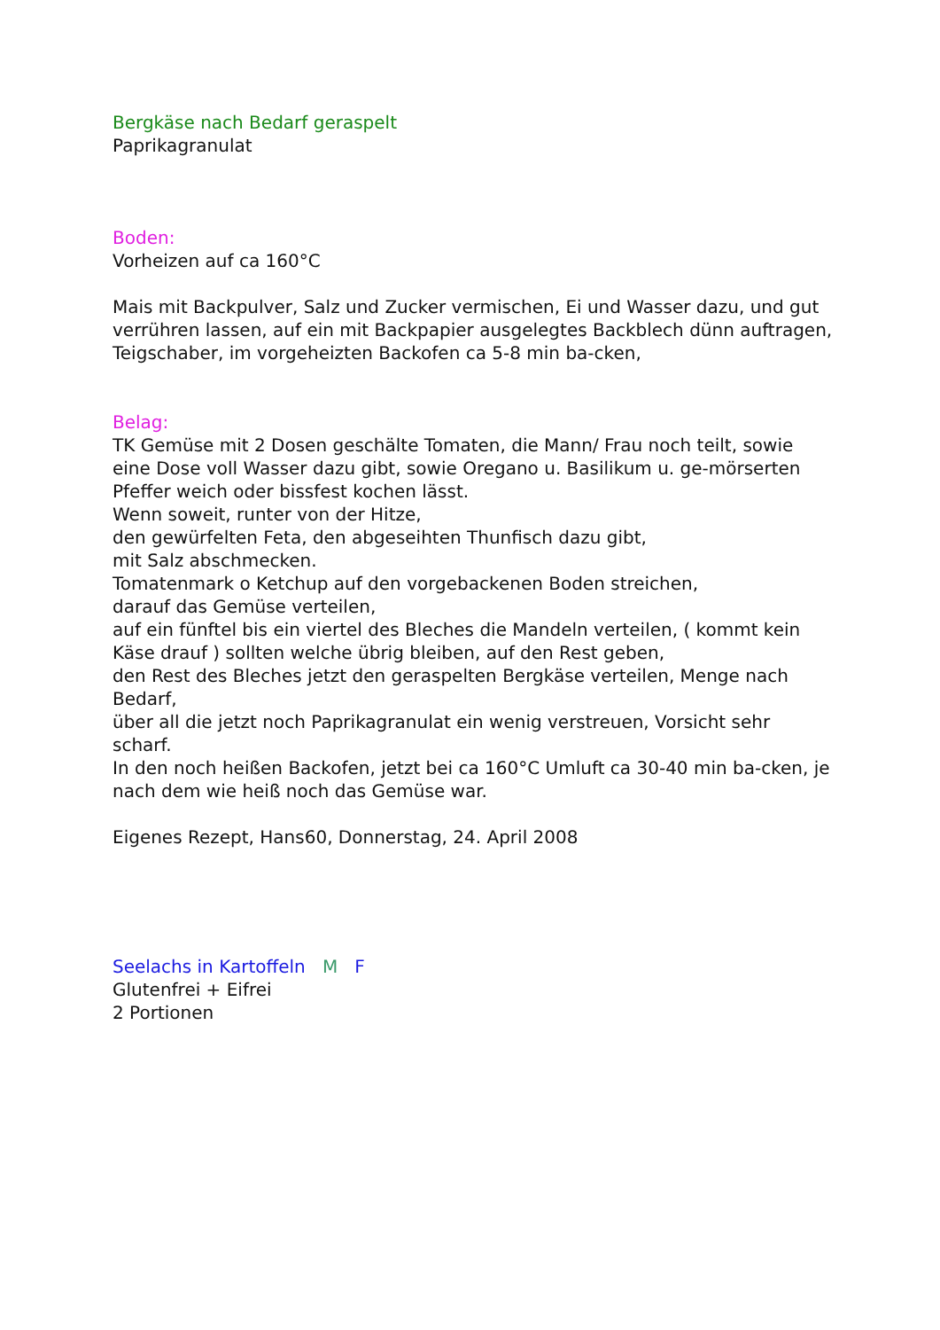Bergkäse nach Bedarf geraspelt
Paprikagranulat
Boden:
Vorheizen auf ca 160°C
Mais mit Backpulver, Salz und Zucker vermischen, Ei und Wasser dazu, und gut verrühren lassen, auf ein mit Backpapier ausgelegtes Backblech dünn auftragen, Teigschaber, im vorgeheizten Backofen ca 5-8 min ba-cken,
Belag:
TK Gemüse mit 2 Dosen geschälte Tomaten, die Mann/ Frau noch teilt, sowie eine Dose voll Wasser dazu gibt, sowie Oregano u. Basilikum u. ge-mörserten Pfeffer weich oder bissfest kochen lässt.
Wenn soweit, runter von der Hitze,
den gewürfelten Feta, den abgeseihten Thunfisch dazu gibt,
mit Salz abschmecken.
Tomatenmark o Ketchup auf den vorgebackenen Boden streichen,
darauf das Gemüse verteilen,
auf ein fünftel bis ein viertel des Bleches die Mandeln verteilen, ( kommt kein Käse drauf ) sollten welche übrig bleiben, auf den Rest geben,
den Rest des Bleches jetzt den geraspelten Bergkäse verteilen, Menge nach Bedarf,
über all die jetzt noch Paprikagranulat ein wenig verstreuen, Vorsicht sehr scharf.
In den noch heißen Backofen, jetzt bei ca 160°C Umluft ca 30-40 min ba-cken, je nach dem wie heiß noch das Gemüse war.
Eigenes Rezept, Hans60, Donnerstag, 24. April 2008
Seelachs in Kartoffeln M F
Glutenfrei + Eifrei
2 Portionen